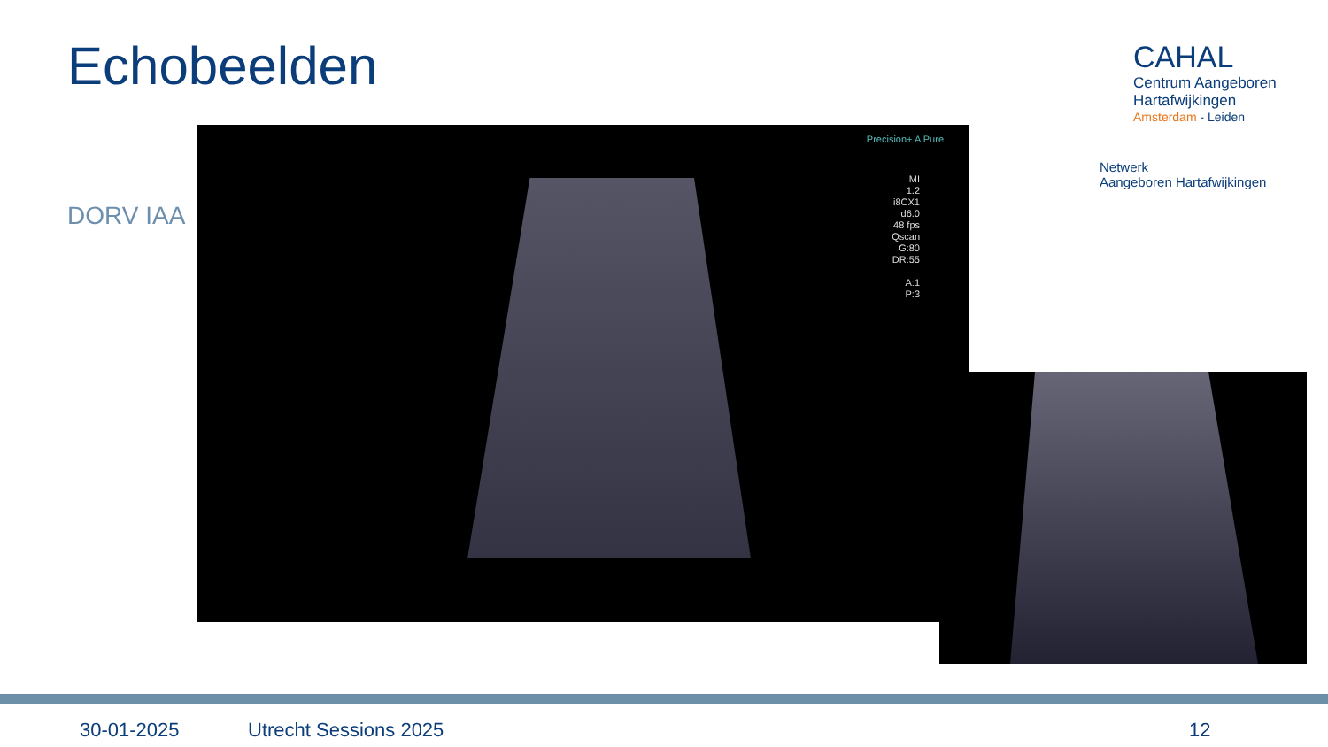Echobeelden
DORV IAA
Precision+ A Pure
MI
1.2
i8CX1
d6.0
48 fps
Qscan
G:80
DR:55
A:1
P:3
CAHAL
Centrum Aangeboren
Hartafwijkingen
Amsterdam - Leiden
Netwerk
Aangeboren Hartafwijkingen
30-01-2025 Utrecht Sessions 2025 12